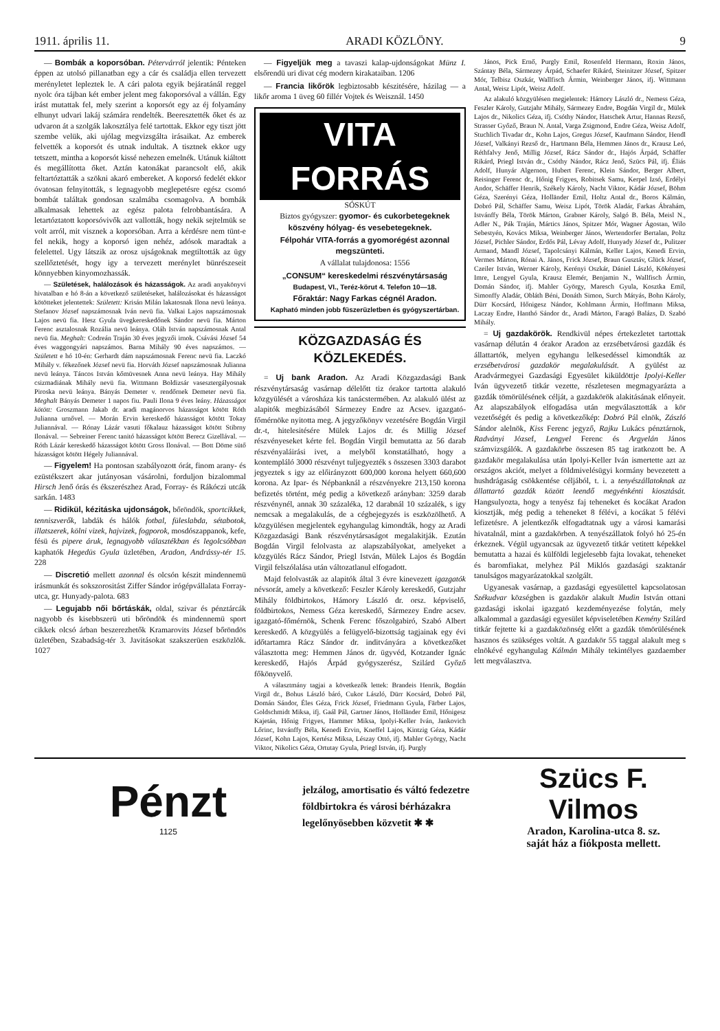1911. április 11. ARADI KÖZLÖNY. 9
— Bombák a koporsóban. Pétervárról jelentik: Pénteken éppen az utolsó pillanatban egy a cár és családja ellen tervezett merényletet lepleztek le. A cári palota egyik bejáratánál reggel nyolc óra tájban két ember jelent meg fakoporsóval a vállán. Egy irást mutattak fel, mely szerint a koporsót egy az éj folyamány elhunyt udvari lakáj számára rendelték. Beeresztették őket és az udvaron át a szolgák lakosztálya felé tartottak. Ekkor egy tiszt jött szembe velük, aki ujólag megvizsgálta irásaikat. Az emberek felvették a koporsót és utnak indultak. A tisztnek ekkor ugy tetszett, mintha a koporsót kissé nehezen emelnék. Utánuk kiáltott és megállította őket. Aztán katonákat parancsolt elő, akik feltartóztatták a szökni akaró embereket. A koporsó fedelét ekkor óvatosan felnyitották, s legnagyobb meglepetésre egész csomó bombát találtak gondosan szalmába csomagolva. A bombák alkalmasak lehettek az egész palota felrobbantására. A letartóztatott koporsóvivők azt vallották, hogy nekik sejtelmük se volt arról, mit visznek a koporsóban. Arra a kérdésre nem tünt-e fel nekik, hogy a koporsó igen nehéz, adósok maradtak a felelettel. Ugy látszik az orosz ujságoknak megtiltották az ügy szellőztetését, hogy igy a tervezett merénylet bünrészeseit könnyebben kinyomozhassák.
— Születések, halálozások és házasságok. Az aradi anyakönyvi hivatalban e hó 8-án a következő születéseket, halálozásokat és házasságot kötötteket jelentettek: Született: Krisán Milán lakatosnak Ilona nevü leánya. Stefanov József napszámosnak Iván nevü fia. Valkai Lajos napszámosnak Lajos nevü fia. Hesz Gyula üvegkereskedőnek Sándor nevü fia. Márton Ferenc asztalosnak Rozália nevü leánya. Oláh István napszámosnak Antal nevü fia. Meghalt: Codreán Traján 30 éves jegyzői irnok. Csávási József 54 éves waggongyári napszámos. Barna Mihály 90 éves napszámos. — Született e hó 10-én: Gerhardt dám napszámosnak Ferenc nevü fia. Laczkó Mihály v. fékezőnek József nevü fia. Horváth József napszámosnak Julianna nevü leánya. Táncos István kőmüvesnek Anna nevü leánya. Hay Mihály csizmadiának Mihály nevü fia. Wittmann Boldizsár vasesztergályosnak Piroska nevü leánya. Bányás Demeter v. rendőrnek Demeter nevü fia. Meghalt Bányás Demeter 1 napos fiu. Pauli Ilona 9 éves leány. Házasságot kötött: Groszmann Jakab dr. aradi magánorvos házasságot kötött Róth Julianna urnővel. — Morán Ervin kereskedő házasságot kötött Tokay Juliannával. — Rónay Lázár vasuti főkalauz házasságot kötött Stibrny Ilonával. — Sebreiner Ferenc tanitó házasságot kötött Berecz Gizellával. — Róth Lázár kereskedő házasságot kötött Gross Ilonával. — Bott Döme sütő házasságot kötött Hégely Juliannával.
— Figyelem! Ha pontosan szabályozott órát, finom arany- és ezüstékszert akar jutányosan vásárolni, forduljon bizalommal Hirsch Jenő órás és ékszerészhez Arad, Forray- és Rákóczi utcák sarkán. 1483
— Ridikül, kézitáska ujdonságok, bőröndök, sportcikkek, tenniszverők, labdák és hálók fotbal, füleslabda, sétabotok, illatszerek, kölni vizek, hajvizek, fogporok, mosdószappanok, kefe, fésü és pipere áruk, legnagyobb választékban és legolcsóbban kaphatók Hegedüs Gyula üzletében, Aradon, Andrássy-tér 15. 228
— Discretió mellett azonnal és olcsón készit mindennemü irásmunkát és sokszorositást Ziffer Sándor irógépvállalata Forray-utca, gr. Hunyady-palota. 683
— Legujabb női bőrtáskák, oldal, szivar és pénztárcák nagyobb és kisebbszerü uti bőröndök és mindennemü sport cikkek olcsó árban beszerezhetők Kramarovits József bőröndös üzletében, Szabadság-tér 3. Javitásokat szakszerüen eszközlök. 1027
— Figyeljük meg a tavaszi kalap-ujdonságokat Münz I. elsőrendü uri divat cég modern kirakataiban. 1206
— Francia likőrök legbiztosabb készitésére, házilag — a likőr aroma 1 üveg 60 fillér Vojtek és Weisznál. 1450
VITA FORRÁS
SÓSKÚT
Biztos gyógyszer: gyomor- és cukorbetegeknek köszvény hólyag- és vesebetegeknek.
Félpohár VITA-forrás a gyomorégést azonnal megszünteti.
A vállalat tulajdonosa: 1556
„CONSUM“ kereskedelmi részvénytársaság
Budapest, VI., Teréz-körut 4. Telefon 10—18.
Főraktár: Nagy Farkas cégnél Aradon.
Kapható minden jobb füszerüzletben és gyógyszertárban.
KÖZGAZDASÁG ÉS KÖZLEKEDÉS.
= Uj bank Aradon. Az Aradi Közgazdasági Bank részvénytársaság vasárnap délelőtt tiz órakor tartotta alakuló közgyülését a városháza kis tanácstermében. Az alakuló ülést az alapitók megbizásából Sármezey Endre az Acsev. igazgató-főmérnöke nyitotta meg. A jegyzőkönyv vezetésére Bogdán Virgil dr.-t, hitelesitésére Mülek Lajos dr. és Millig József részvényeseket kérte fel. Bogdán Virgil bemutatta az 56 darab részvényaláirási ivet, a melyből konstatálható, hogy a kontempláló 3000 részvényt tuljegyezték s összesen 3303 darabot jegyeztek s igy az előirányzott 600,000 korona helyett 660,600 korona. Az Ipar- és Népbanknál a részvényekre 213,150 korona befizetés történt, még pedig a következő arányban: 3259 darab részvénynél, annak 30 százaléka, 12 darabnál 10 százalék, s igy nemcsak a megalakulás, de a cégbejegyzés is eszközölhető. A közgyülésen megjelentek egyhangulag kimondták, hogy az Aradi Közgazdasági Bank részvénytársaságot megalakitják. Ezután Bogdán Virgil felolvasta az alapszabályokat, amelyeket a közgyülés Rácz Sándor, Priegl István, Mülek Lajos és Bogdán Virgil felszólalása után változatlanul elfogadott.
Majd felolvasták az alapitók által 3 évre kinevezett igazgatók névsorát, amely a következő: Feszler Károly kereskedő, Gutzjahr Mihály földbirtokos, Hámory László dr. orsz. képviselő, földbirtokos, Nemess Géza kereskedő, Sármezey Endre acsev. igazgató-főmérnök, Schenk Ferenc főszolgabiró, Szabó Albert kereskedő. A közgyülés a felügyelő-bizottság tagjainak egy évi időtartamra Rácz Sándor dr. inditványára a következőket választotta meg: Hemmen János dr. ügyvéd, Kotzander Ignác kereskedő, Hajós Árpád gyógyszerész, Szilárd Győző főkönyvelő.
A választmány tagjai a következők lettek: Brandeis Henrik, Bogdán Virgil dr., Bohus László báró, Cukor László, Dürr Kocsárd, Dobró Pál, Domán Sándor, Éles Géza, Frick József, Friedmann Gyula, Färber Lajos, Goldschmidt Miksa, ifj. Gaál Pál, Gartner János, Holländer Emil, Hőnigesz Kajetán, Hőnig Frigyes, Hammer Miksa, Ipolyi-Keller Iván, Jankovich Lőrinc, Istvánffy Béla, Kenedi Ervin, Kneffel Lajos, Kintzig Géza, Kádár József, Kohn Lajos, Kertész Miksa, Lészay Ottó, ifj. Mahler György, Nacht Viktor, Nikolics Géza, Ortutay Gyula, Priegl István, ifj. Purgly
János, Pick Ernő, Purgly Emil, Rosenfeld Hermann, Roxin János, Szántay Béla, Sármezey Árpád, Schaefer Rikárd, Steinitzer József, Spitzer Mór, Telbisz Oszkár, Wallfisch Ármin, Weinberger János, ifj. Wittmann Antal, Weisz Lipót, Weisz Adolf.
Az alakuló közgyülésen megjelentek: Hámory László dr., Nemess Géza, Feszler Károly, Gutzjahr Mihály, Sármezey Endre, Bogdán Virgil dr., Mülek Lajos dr., Nikolics Géza, ifj. Csóthy Nándor, Hatschek Artur, Hannas Rezső, Strasser Győző, Braun N. Antal, Varga Zsigmond, Endre Géza, Weisz Adolf, Stuchlich Tivadar dr., Kohn Lajos, Gregus József, Kaufmann Sándor, Hendl József, Valkányi Rezső dr., Hartmann Béla, Hemmen János dr., Krausz Leó, Réthfalvy Jenő, Millig József, Rácz Sándor dr., Hajós Árpád, Schäffer Rikárd, Priegl István dr., Csóthy Nándor, Rácz Jenő, Szücs Pál, ifj. Éliás Adolf, Hunyár Algernon, Hubert Ferenc, Klein Sándor, Berger Albert, Reisinger Ferenc dr., Hőnig Frigyes, Robitsek Samu, Kerpel Izsó, Erdélyi Andor, Schäffer Henrik, Székely Károly, Nacht Viktor, Kádár József, Böhm Géza, Szerényi Géza, Holländer Emil, Holtz Antal dr., Boros Kálmán, Dobró Pál, Schäffer Samu, Weisz Lipót, Török Aladár, Farkas Ábrahám, Istvánffy Béla, Török Márton, Grabner Károly, Salgó B. Béla, Meisl N., Adler N., Pák Traján, Mártics János, Spitzer Mór, Wagner Ágostan, Wilo Sebestyén, Kovács Miksa, Weinberger János, Wertendorfer Bertalan, Poltz József, Pichler Sándor, Erdős Pál, Lévay Adolf, Hunyady József dr., Pulitzer Armand, Mandl József, Tapolcsányi Kálmán, Keller Lajos, Kenedi Ervin, Vermes Márton, Rónai A. János, Frick József, Braun Gusztáv, Glück József, Czeiler István, Werner Károly, Kerényi Oszkár, Dániel László, Kökényesi Imre, Lengyel Gyula, Krausz Elemér, Benjamin N., Wallfisch Ármin, Domán Sándor, ifj. Mahler György, Maresch Gyula, Kosztka Emil, Simonffy Aladár, Obláth Béni, Donáth Simon, Surch Mátyás, Bohn Károly, Dürr Kocsárd, Hőnigesz Nándor, Kohlmann Ármin, Hoffmann Miksa, Laczay Endre, Hanthó Sándor dr., Aradi Márton, Faragó Balázs, D. Szabó Mihály.
= Uj gazdakörök. Rendkivül népes értekezletet tartottak vasárnap délután 4 órakor Aradon az erzsébetvárosi gazdák és állattartók, melyen egyhangu lelkesedéssel kimondták az erzsébetvárosi gazdakör megalakulását. A gyülést az Aradvármegyei Gazdasági Egyesület kiküldöttje Ipolyi-Keller Iván ügyvezető titkár vezette, részletesen megmagyarázta a gazdák tömörülésének célját, a gazdakörök alakitásának előnyeit. Az alapszabályok elfogadása után megválasztották a kör vezetőségét és pedig a következőkép: Dobró Pál elnök, Zászló Sándor alelnök, Kiss Ferenc jegyző, Rajku Lukács pénztárnok, Radványi József, Lengyel Ferenc és Argyelán János számvizsgálók. A gazdakörbe összesen 85 tag iratkozott be. A gazdakör megalakulása után Ipolyi-Keller Iván ismertette azt az országos akciót, melyet a földmivelésügyi kormány bevezetett a hushdrágaság csökkentése céljából, t. i. a tenyészállatoknak az állattartó gazdák között leendő megyénkénti kiosztását. Hangsulyozta, hogy a tenyész faj teheneket és kocákat Aradon kiosztják, még pedig a teheneket 8 félévi, a kocákat 5 félévi lefizetésre. A jelentkezők elfogadtatnak ugy a városi kamarási hivatalnál, mint a gazdakörben. A tenyészállatok folyó hó 25-én érkeznek. Végül ugyancsak az ügyvezető titkár vetitett képekkel bemutatta a hazai és külföldi legjelesebb fajta lovakat, teheneket és baromfiakat, melyhez Pál Miklós gazdasági szaktanár tanulságos magyarázatokkal szolgált.
Ugyanesak vasárnap, a gazdasági egyesülettel kapcsolatosan Székudvar községben is gazdakör alakult Mudin István ottani gazdasági iskolai igazgató kezdeményezése folytán, mely alkalommal a gazdasági egyesület képviseletében Kemény Szilárd titkár fejtette ki a gazdaközönség előtt a gazdák tömörülésének hasznos és szükséges voltát. A gazdakör 55 taggal alakult meg s elnökévé egyhangulag Kálmán Mihály tekintélyes gazdaember lett megválasztva.
Pénzt
1125
jelzálog, amortisatio és váltó fedezetre földbirtokra és városi bérházakra legelőnyösebben közvetit ✱ ✱
Szücs F. Vilmos
Aradon, Karolina-utca 8. sz.
saját ház a fiókposta mellett.